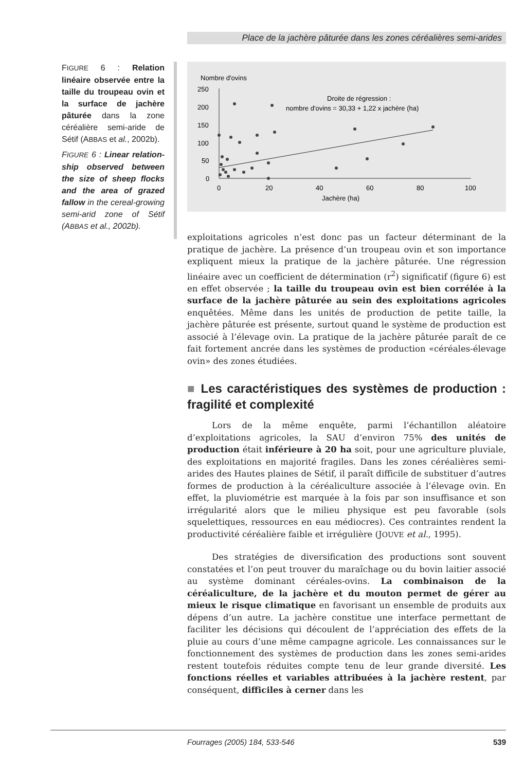Place de la jachère pâturée dans les zones céréalières semi-arides
FIGURE 6 : Relation linéaire observée entre la taille du troupeau ovin et la surface de jachère pâturée dans la zone céréalière semi-aride de Sétif (ABBAS et al., 2002b).
FIGURE 6 : Linear relation-ship observed between the size of sheep flocks and the area of grazed fallow in the cereal-growing semi-arid zone of Sétif (ABBAS et al., 2002b).
Nombre d'ovins
250
200
150
100
50
0
0
20
40
60
80
100
Jachère (ha)
Droite de régression :
nombre d'ovins = 30,33 + 1,22 x jachère (ha)
exploitations agricoles n’est donc pas un facteur déterminant de la pratique de jachère. La présence d’un troupeau ovin et son importance expliquent mieux la pratique de la jachère pâturée. Une régression linéaire avec un coefficient de détermination (r<sup>2</sup>) significatif (figure 6) est en effet observée ; la taille du troupeau ovin est bien corrélée à la surface de la jachère pâturée au sein des exploitations agricoles enquêtées. Même dans les unités de production de petite taille, la jachère pâturée est présente, surtout quand le système de production est associé à l’élevage ovin. La pratique de la jachère pâturée paraît de ce fait fortement ancrée dans les systèmes de production «céréales-élevage ovin» des zones étudiées.
■ Les caractéristiques des systèmes de production : fragilité et complexité
Lors de la même enquête, parmi l’échantillon aléatoire d’exploitations agricoles, la SAU d’environ 75% des unités de production était inférieure à 20 ha soit, pour une agriculture pluviale, des exploitations en majorité fragiles. Dans les zones céréalières semi-arides des Hautes plaines de Sétif, il paraît difficile de substituer d’autres formes de production à la céréaliculture associée à l’élevage ovin. En effet, la pluviométrie est marquée à la fois par son insuffisance et son irrégularité alors que le milieu physique est peu favorable (sols squelettiques, ressources en eau médiocres). Ces contraintes rendent la productivité céréalière faible et irrégulière (JOUVE et al., 1995).
Des stratégies de diversification des productions sont souvent constatées et l’on peut trouver du maraîchage ou du bovin laitier associé au système dominant céréales-ovins. La combinaison de la céréaliculture, de la jachère et du mouton permet de gérer au mieux le risque climatique en favorisant un ensemble de produits aux dépens d’un autre. La jachère constitue une interface permettant de faciliter les décisions qui découlent de l’appréciation des effets de la pluie au cours d’une même campagne agricole. Les connaissances sur le fonctionnement des systèmes de production dans les zones semi-arides restent toutefois réduites compte tenu de leur grande diversité. Les fonctions réelles et variables attribuées à la jachère restent, par conséquent, difficiles à cerner dans les
Fourrages (2005) 184, 533-546 539